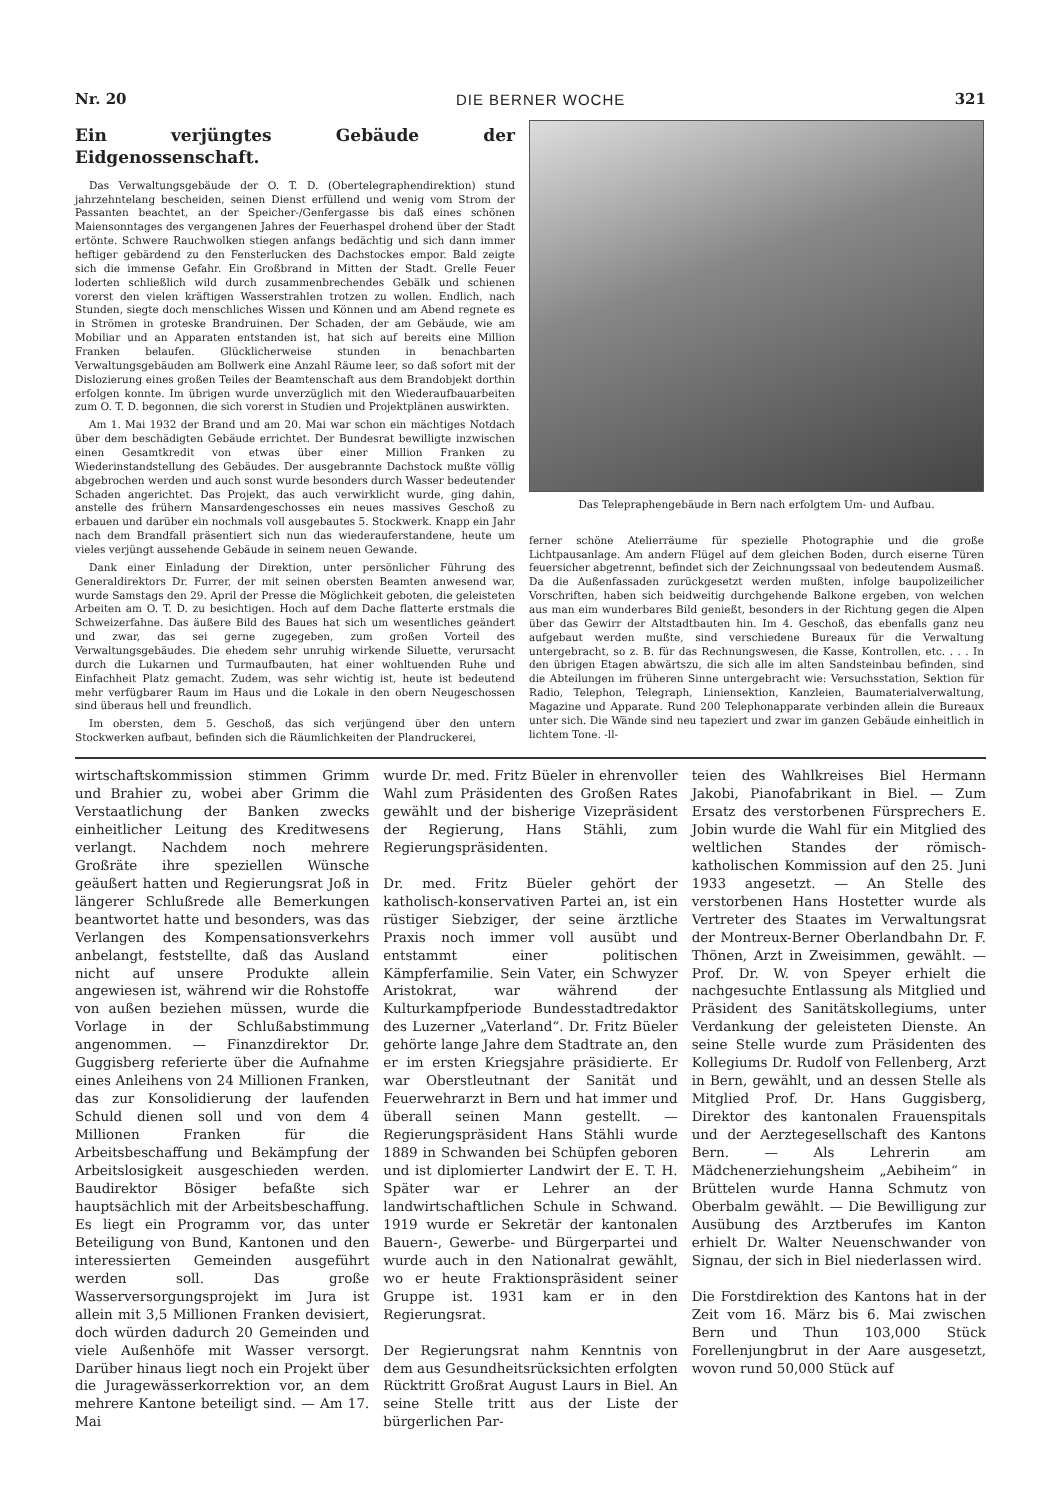Nr. 20 DIE BERNER WOCHE 321
Ein verjüngtes Gebäude der Eidgenossenschaft.
Das Verwaltungsgebäude der O. T. D. (Obertelegraphendirektion) stund jahrzehntelang bescheiden, seinen Dienst erfüllend und wenig vom Strom der Passanten beachtet, an der Speicher-/Genfergasse bis daß eines schönen Maiensonntages des vergangenen Jahres der Feuerhaspel drohend über der Stadt ertönte. Schwere Rauchwolken stiegen anfangs bedächtig und sich dann immer heftiger gebärdend zu den Fensterlucken des Dachstockes empor. Bald zeigte sich die immense Gefahr. Ein Großbrand in Mitten der Stadt. Grelle Feuer loderten schließlich wild durch zusammenbrechendes Gebälk und schienen vorerst den vielen kräftigen Wasserstrahlen trotzen zu wollen. Endlich, nach Stunden, siegte doch menschliches Wissen und Können und am Abend regnete es in Strömen in groteske Brandruinen. Der Schaden, der am Gebäude, wie am Mobiliar und an Apparaten entstanden ist, hat sich auf bereits eine Million Franken belaufen. Glücklicherweise stunden in benachbarten Verwaltungsgebäuden am Bollwerk eine Anzahl Räume leer, so daß sofort mit der Dislozierung eines großen Teiles der Beamtenschaft aus dem Brandobjekt dorthin erfolgen konnte. Im übrigen wurde unverzüglich mit den Wiederaufbauarbeiten zum O. T. D. begonnen, die sich vorerst in Studien und Projektplänen auswirkten.
Am 1. Mai 1932 der Brand und am 20. Mai war schon ein mächtiges Notdach über dem beschädigten Gebäude errichtet. Der Bundesrat bewilligte inzwischen einen Gesamtkredit von etwas über einer Million Franken zu Wiederinstandstellung des Gebäudes. Der ausgebrannte Dachstock mußte völlig abgebrochen werden und auch sonst wurde besonders durch Wasser bedeutender Schaden angerichtet. Das Projekt, das auch verwirklicht wurde, ging dahin, anstelle des frühern Mansardengeschosses ein neues massives Geschoß zu erbauen und darüber ein nochmals voll ausgebautes 5. Stockwerk. Knapp ein Jahr nach dem Brandfall präsentiert sich nun das wiederauferstandene, heute um vieles verjüngt aussehende Gebäude in seinem neuen Gewande.
Dank einer Einladung der Direktion, unter persönlicher Führung des Generaldirektors Dr. Furrer, der mit seinen obersten Beamten anwesend war, wurde Samstags den 29. April der Presse die Möglichkeit geboten, die geleisteten Arbeiten am O. T. D. zu besichtigen. Hoch auf dem Dache flatterte erstmals die Schweizerfahne. Das äußere Bild des Baues hat sich um wesentliches geändert und zwar, das sei gerne zugegeben, zum großen Vorteil des Verwaltungsgebäudes. Die ehedem sehr unruhig wirkende Siluette, verursacht durch die Lukarnen und Turmaufbauten, hat einer wohltuenden Ruhe und Einfachheit Platz gemacht. Zudem, was sehr wichtig ist, heute ist bedeutend mehr verfügbarer Raum im Haus und die Lokale in den obern Neugeschossen sind überaus hell und freundlich.
Im obersten, dem 5. Geschoß, das sich verjüngend über den untern Stockwerken aufbaut, befinden sich die Räumlichkeiten der Plandruckerei,
Das Telepraphengebäude in Bern nach erfolgtem Um- und Aufbau.
ferner schöne Atelierräume für spezielle Photographie und die große Lichtpausanlage. Am andern Flügel auf dem gleichen Boden, durch eiserne Türen feuersicher abgetrennt, befindet sich der Zeichnungssaal von bedeutendem Ausmaß. Da die Außenfassaden zurückgesetzt werden mußten, infolge baupolizeilicher Vorschriften, haben sich beidweitig durchgehende Balkone ergeben, von welchen aus man eim wunderbares Bild genießt, besonders in der Richtung gegen die Alpen über das Gewirr der Altstadtbauten hin. Im 4. Geschoß, das ebenfalls ganz neu aufgebaut werden mußte, sind verschiedene Bureaux für die Verwaltung untergebracht, so z. B. für das Rechnungswesen, die Kasse, Kontrollen, etc. . . . In den übrigen Etagen abwärtszu, die sich alle im alten Sandsteinbau befinden, sind die Abteilungen im früheren Sinne untergebracht wie: Versuchsstation, Sektion für Radio, Telephon, Telegraph, Liniensektion, Kanzleien, Baumaterialverwaltung, Magazine und Apparate. Rund 200 Telephonapparate verbinden allein die Bureaux unter sich. Die Wände sind neu tapeziert und zwar im ganzen Gebäude einheitlich in lichtem Tone. -ll-
wirtschaftskommission stimmen Grimm und Brahier zu, wobei aber Grimm die Verstaatlichung der Banken zwecks einheitlicher Leitung des Kreditwesens verlangt. Nachdem noch mehrere Großräte ihre speziellen Wünsche geäußert hatten und Regierungsrat Joß in längerer Schlußrede alle Bemerkungen beantwortet hatte und besonders, was das Verlangen des Kompensationsverkehrs anbelangt, feststellte, daß das Ausland nicht auf unsere Produkte allein angewiesen ist, während wir die Rohstoffe von außen beziehen müssen, wurde die Vorlage in der Schlußabstimmung angenommen. — Finanzdirektor Dr. Guggisberg referierte über die Aufnahme eines Anleihens von 24 Millionen Franken, das zur Konsolidierung der laufenden Schuld dienen soll und von dem 4 Millionen Franken für die Arbeitsbeschaffung und Bekämpfung der Arbeitslosigkeit ausgeschieden werden. Baudirektor Bösiger befaßte sich hauptsächlich mit der Arbeitsbeschaffung. Es liegt ein Programm vor, das unter Beteiligung von Bund, Kantonen und den interessierten Gemeinden ausgeführt werden soll. Das große Wasserversorgungsprojekt im Jura ist allein mit 3,5 Millionen Franken devisiert, doch würden dadurch 20 Gemeinden und viele Außenhöfe mit Wasser versorgt. Darüber hinaus liegt noch ein Projekt über die Juragewässerkorrektion vor, an dem mehrere Kantone beteiligt sind. — Am 17. Mai
wurde Dr. med. Fritz Büeler in ehrenvoller Wahl zum Präsidenten des Großen Rates gewählt und der bisherige Vizepräsident der Regierung, Hans Stähli, zum Regierungspräsidenten.
Dr. med. Fritz Büeler gehört der katholisch-konservativen Partei an, ist ein rüstiger Siebziger, der seine ärztliche Praxis noch immer voll ausübt und entstammt einer politischen Kämpferfamilie. Sein Vater, ein Schwyzer Aristokrat, war während der Kulturkampfperiode Bundesstadtredaktor des Luzerner „Vaterland“. Dr. Fritz Büeler gehörte lange Jahre dem Stadtrate an, den er im ersten Kriegsjahre präsidierte. Er war Oberstleutnant der Sanität und Feuerwehrarzt in Bern und hat immer und überall seinen Mann gestellt. — Regierungspräsident Hans Stähli wurde 1889 in Schwanden bei Schüpfen geboren und ist diplomierter Landwirt der E. T. H. Später war er Lehrer an der landwirtschaftlichen Schule in Schwand. 1919 wurde er Sekretär der kantonalen Bauern-, Gewerbe- und Bürgerpartei und wurde auch in den Nationalrat gewählt, wo er heute Fraktionspräsident seiner Gruppe ist. 1931 kam er in den Regierungsrat.
Der Regierungsrat nahm Kenntnis von dem aus Gesundheitsrücksichten erfolgten Rücktritt Großrat August Laurs in Biel. An seine Stelle tritt aus der Liste der bürgerlichen Par-
teien des Wahlkreises Biel Hermann Jakobi, Pianofabrikant in Biel. — Zum Ersatz des verstorbenen Fürsprechers E. Jobin wurde die Wahl für ein Mitglied des weltlichen Standes der römisch-katholischen Kommission auf den 25. Juni 1933 angesetzt. — An Stelle des verstorbenen Hans Hostetter wurde als Vertreter des Staates im Verwaltungsrat der Montreux-Berner Oberlandbahn Dr. F. Thönen, Arzt in Zweisimmen, gewählt. — Prof. Dr. W. von Speyer erhielt die nachgesuchte Entlassung als Mitglied und Präsident des Sanitätskollegiums, unter Verdankung der geleisteten Dienste. An seine Stelle wurde zum Präsidenten des Kollegiums Dr. Rudolf von Fellenberg, Arzt in Bern, gewählt, und an dessen Stelle als Mitglied Prof. Dr. Hans Guggisberg, Direktor des kantonalen Frauenspitals und der Aerztegesellschaft des Kantons Bern. — Als Lehrerin am Mädchenerziehungsheim „Aebiheim“ in Brüttelen wurde Hanna Schmutz von Oberbalm gewählt. — Die Bewilligung zur Ausübung des Arztberufes im Kanton erhielt Dr. Walter Neuenschwander von Signau, der sich in Biel niederlassen wird.
Die Forstdirektion des Kantons hat in der Zeit vom 16. März bis 6. Mai zwischen Bern und Thun 103,000 Stück Forellenjungbrut in der Aare ausgesetzt, wovon rund 50,000 Stück auf